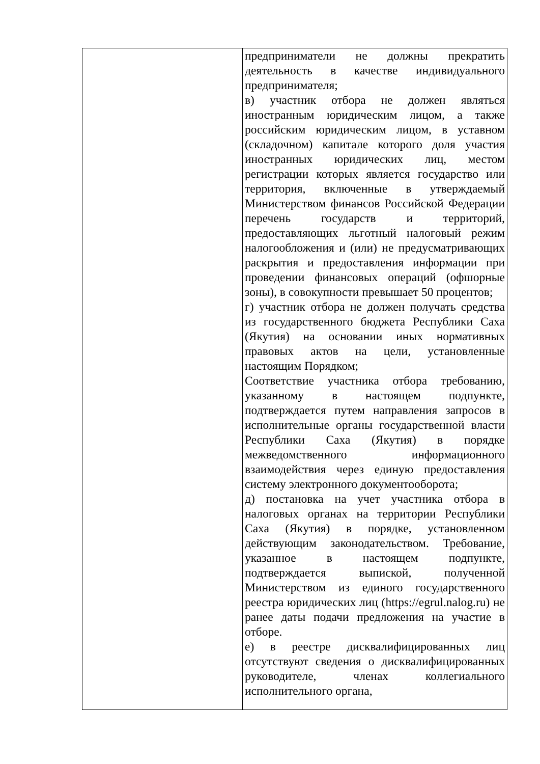| | предприниматели не должны прекратить деятельность в качестве индивидуального предпринимателя; в) участник отбора не должен являться иностранным юридическим лицом, а также российским юридическим лицом, в уставном (складочном) капитале которого доля участия иностранных юридических лиц, местом регистрации которых является государство или территория, включенные в утверждаемый Министерством финансов Российской Федерации перечень государств и территорий, предоставляющих льготный налоговый режим налогообложения и (или) не предусматривающих раскрытия и предоставления информации при проведении финансовых операций (офшорные зоны), в совокупности превышает 50 процентов; г) участник отбора не должен получать средства из государственного бюджета Республики Саха (Якутия) на основании иных нормативных правовых актов на цели, установленные настоящим Порядком; Соответствие участника отбора требованию, указанному в настоящем подпункте, подтверждается путем направления запросов в исполнительные органы государственной власти Республики Саха (Якутия) в порядке межведомственного информационного взаимодействия через единую предоставления систему электронного документооборота; д) постановка на учет участника отбора в налоговых органах на территории Республики Саха (Якутия) в порядке, установленном действующим законодательством. Требование, указанное в настоящем подпункте, подтверждается выпиской, полученной Министерством из единого государственного реестра юридических лиц (https://egrul.nalog.ru) не ранее даты подачи предложения на участие в отборе. е) в реестре дисквалифицированных лиц отсутствуют сведения о дисквалифицированных руководителе, членах коллегиального исполнительного органа, |